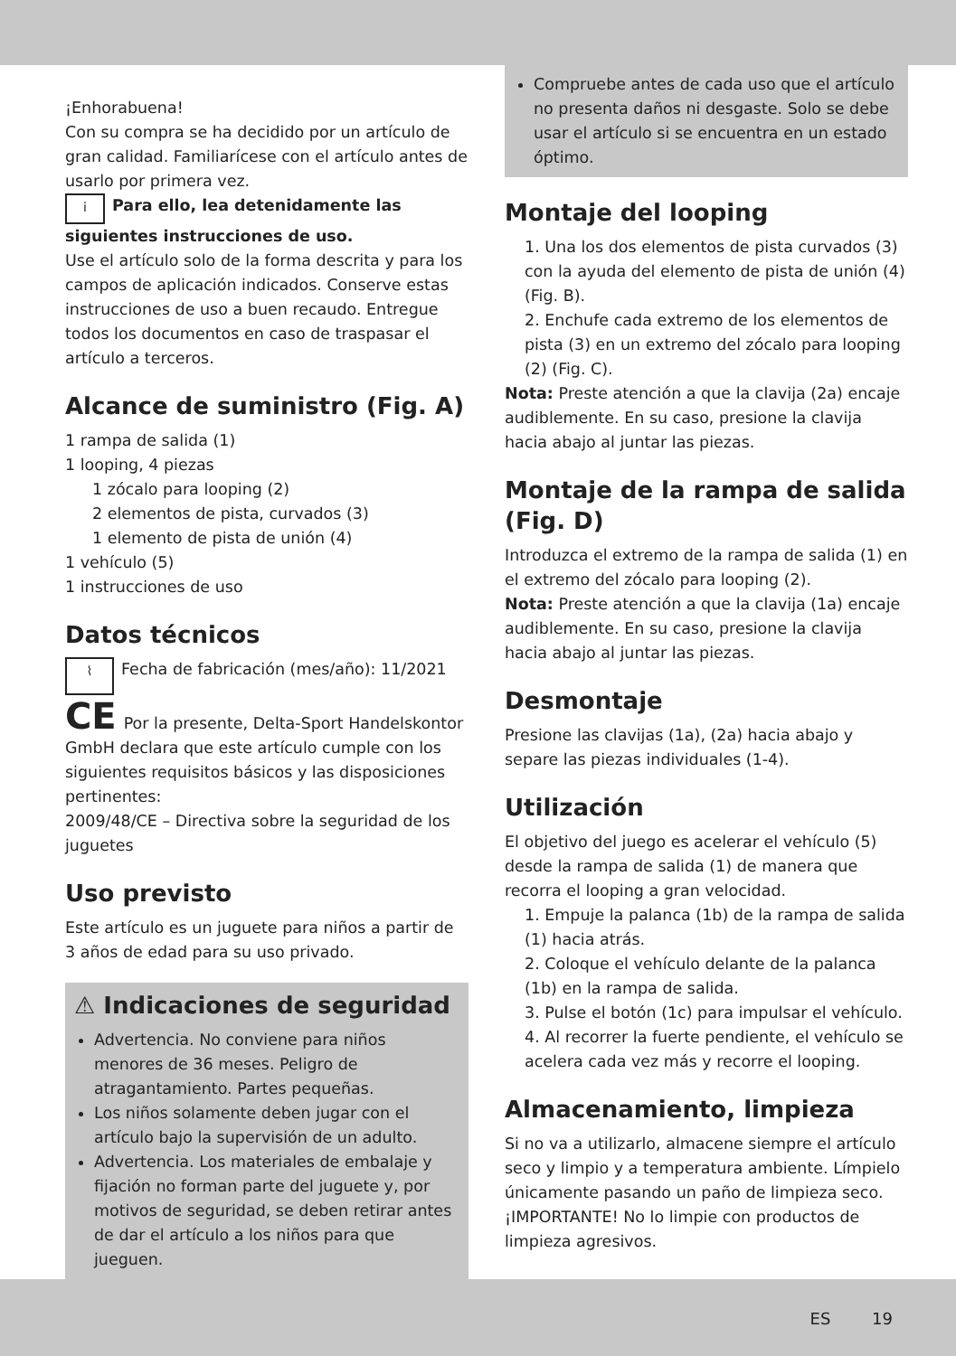¡Enhorabuena!
Con su compra se ha decidido por un artículo de gran calidad. Familiarícese con el artículo antes de usarlo por primera vez.
i Para ello, lea detenidamente las siguientes instrucciones de uso.
Use el artículo solo de la forma descrita y para los campos de aplicación indicados. Conserve estas instrucciones de uso a buen recaudo. Entregue todos los documentos en caso de traspasar el artículo a terceros.
Alcance de suministro (Fig. A)
1 rampa de salida (1)
1 looping, 4 piezas
1 zócalo para looping (2)
2 elementos de pista, curvados (3)
1 elemento de pista de unión (4)
1 vehículo (5)
1 instrucciones de uso
Datos técnicos
⌇ Fecha de fabricación (mes/año): 11/2021
CE Por la presente, Delta-Sport Handelskontor GmbH declara que este artículo cumple con los siguientes requisitos básicos y las disposiciones pertinentes:
2009/48/CE – Directiva sobre la seguridad de los juguetes
Uso previsto
Este artículo es un juguete para niños a partir de 3 años de edad para su uso privado.
⚠ Indicaciones de seguridad
Advertencia. No conviene para niños menores de 36 meses. Peligro de atragantamiento. Partes pequeñas.
Los niños solamente deben jugar con el artículo bajo la supervisión de un adulto.
Advertencia. Los materiales de embalaje y fijación no forman parte del juguete y, por motivos de seguridad, se deben retirar antes de dar el artículo a los niños para que jueguen.
Compruebe antes de cada uso que el artículo no presenta daños ni desgaste. Solo se debe usar el artículo si se encuentra en un estado óptimo.
Montaje del looping
1. Una los dos elementos de pista curvados (3) con la ayuda del elemento de pista de unión (4) (Fig. B).
2. Enchufe cada extremo de los elementos de pista (3) en un extremo del zócalo para looping (2) (Fig. C).
Nota: Preste atención a que la clavija (2a) encaje audiblemente. En su caso, presione la clavija hacia abajo al juntar las piezas.
Montaje de la rampa de salida (Fig. D)
Introduzca el extremo de la rampa de salida (1) en el extremo del zócalo para looping (2).
Nota: Preste atención a que la clavija (1a) encaje audiblemente. En su caso, presione la clavija hacia abajo al juntar las piezas.
Desmontaje
Presione las clavijas (1a), (2a) hacia abajo y separe las piezas individuales (1-4).
Utilización
El objetivo del juego es acelerar el vehículo (5) desde la rampa de salida (1) de manera que recorra el looping a gran velocidad.
1. Empuje la palanca (1b) de la rampa de salida (1) hacia atrás.
2. Coloque el vehículo delante de la palanca (1b) en la rampa de salida.
3. Pulse el botón (1c) para impulsar el vehículo.
4. Al recorrer la fuerte pendiente, el vehículo se acelera cada vez más y recorre el looping.
Almacenamiento, limpieza
Si no va a utilizarlo, almacene siempre el artículo seco y limpio y a temperatura ambiente. Límpielo únicamente pasando un paño de limpieza seco.
¡IMPORTANTE! No lo limpie con productos de limpieza agresivos.
ES 19